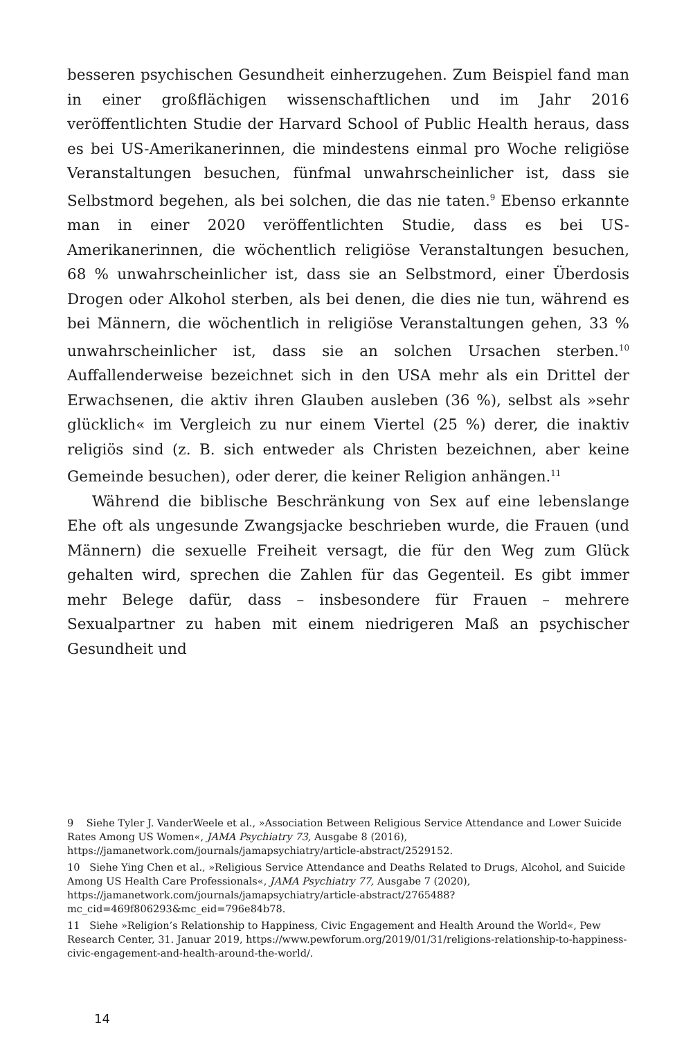besseren psychischen Gesundheit einherzugehen. Zum Beispiel fand man in einer großflächigen wissenschaftlichen und im Jahr 2016 veröffentlichten Studie der Harvard School of Public Health heraus, dass es bei US-Amerikanerinnen, die mindestens einmal pro Woche religiöse Veranstaltungen besuchen, fünfmal unwahrscheinlicher ist, dass sie Selbstmord begehen, als bei solchen, die das nie taten.<sup>9</sup> Ebenso erkannte man in einer 2020 veröffentlichten Studie, dass es bei US-Amerikanerinnen, die wöchentlich religiöse Veranstaltungen besuchen, 68 % unwahrscheinlicher ist, dass sie an Selbstmord, einer Überdosis Drogen oder Alkohol sterben, als bei denen, die dies nie tun, während es bei Männern, die wöchentlich in religiöse Veranstaltungen gehen, 33 % unwahrscheinlicher ist, dass sie an solchen Ursachen sterben.<sup>10</sup> Auffallenderweise bezeichnet sich in den USA mehr als ein Drittel der Erwachsenen, die aktiv ihren Glauben ausleben (36 %), selbst als »sehr glücklich« im Vergleich zu nur einem Viertel (25 %) derer, die inaktiv religiös sind (z. B. sich entweder als Christen bezeichnen, aber keine Gemeinde besuchen), oder derer, die keiner Religion anhängen.<sup>11</sup>
Während die biblische Beschränkung von Sex auf eine lebenslange Ehe oft als ungesunde Zwangsjacke beschrieben wurde, die Frauen (und Männern) die sexuelle Freiheit versagt, die für den Weg zum Glück gehalten wird, sprechen die Zahlen für das Gegenteil. Es gibt immer mehr Belege dafür, dass – insbesondere für Frauen – mehrere Sexualpartner zu haben mit einem niedrigeren Maß an psychischer Gesundheit und
9 Siehe Tyler J. VanderWeele et al., »Association Between Religious Service Attendance and Lower Suicide Rates Among US Women«, JAMA Psychiatry 73, Ausgabe 8 (2016), https://jamanetwork.com/journals/jamapsychiatry/article-abstract/2529152.
10 Siehe Ying Chen et al., »Religious Service Attendance and Deaths Related to Drugs, Alcohol, and Suicide Among US Health Care Professionals«, JAMA Psychiatry 77, Ausgabe 7 (2020), https://jamanetwork.com/journals/jamapsychiatry/article-abstract/2765488?mc_cid=469f806293&mc_eid=796e84b78.
11 Siehe »Religion’s Relationship to Happiness, Civic Engagement and Health Around the World«, Pew Research Center, 31. Januar 2019, https://www.pewforum.org/2019/01/31/religions-relationship-to-happiness-civic-engagement-and-health-around-the-world/.
14